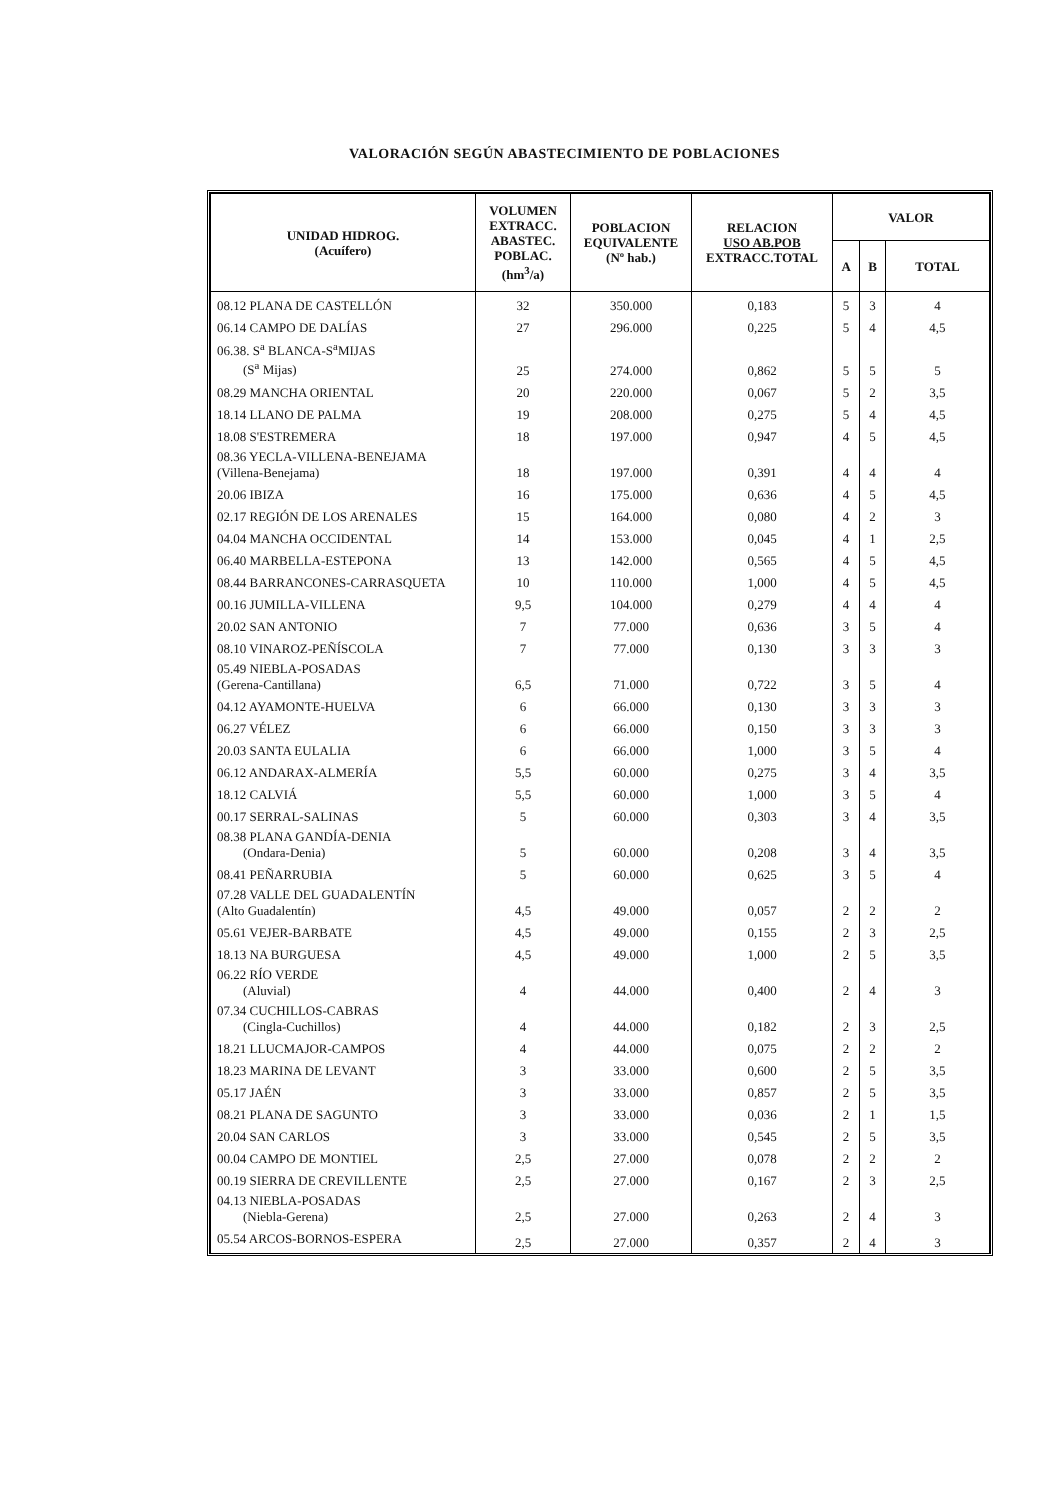VALORACIÓN SEGÚN ABASTECIMIENTO DE POBLACIONES
| UNIDAD HIDROG. (Acuífero) | VOLUMEN EXTRACC. ABASTEC. POBLAC. (hm<sup>3</sup>/a) | POBLACION EQUIVALENTE (Nº hab.) | RELACION USO AB.POB EXTRACC.TOTAL | VALOR | | |
| --- | --- | --- | --- | --- | --- | --- |
| | | | | A | B | TOTAL |
| 08.12 PLANA DE CASTELLÓN | 32 | 350.000 | 0,183 | 5 | 3 | 4 |
| 06.14 CAMPO DE DALÍAS | 27 | 296.000 | 0,225 | 5 | 4 | 4,5 |
| 06.38. S<sup>a</sup> BLANCA-S<sup>a</sup>MIJAS (S<sup>a</sup> Mijas) | 25 | 274.000 | 0,862 | 5 | 5 | 5 |
| 08.29 MANCHA ORIENTAL | 20 | 220.000 | 0,067 | 5 | 2 | 3,5 |
| 18.14 LLANO DE PALMA | 19 | 208.000 | 0,275 | 5 | 4 | 4,5 |
| 18.08 S'ESTREMERA | 18 | 197.000 | 0,947 | 4 | 5 | 4,5 |
| 08.36 YECLA-VILLENA-BENEJAMA (Villena-Benejama) | 18 | 197.000 | 0,391 | 4 | 4 | 4 |
| 20.06 IBIZA | 16 | 175.000 | 0,636 | 4 | 5 | 4,5 |
| 02.17 REGIÓN DE LOS ARENALES | 15 | 164.000 | 0,080 | 4 | 2 | 3 |
| 04.04 MANCHA OCCIDENTAL | 14 | 153.000 | 0,045 | 4 | 1 | 2,5 |
| 06.40 MARBELLA-ESTEPONA | 13 | 142.000 | 0,565 | 4 | 5 | 4,5 |
| 08.44 BARRANCONES-CARRASQUETA | 10 | 110.000 | 1,000 | 4 | 5 | 4,5 |
| 00.16 JUMILLA-VILLENA | 9,5 | 104.000 | 0,279 | 4 | 4 | 4 |
| 20.02 SAN ANTONIO | 7 | 77.000 | 0,636 | 3 | 5 | 4 |
| 08.10 VINAROZ-PEÑÍSCOLA | 7 | 77.000 | 0,130 | 3 | 3 | 3 |
| 05.49 NIEBLA-POSADAS (Gerena-Cantillana) | 6,5 | 71.000 | 0,722 | 3 | 5 | 4 |
| 04.12 AYAMONTE-HUELVA | 6 | 66.000 | 0,130 | 3 | 3 | 3 |
| 06.27 VÉLEZ | 6 | 66.000 | 0,150 | 3 | 3 | 3 |
| 20.03 SANTA EULALIA | 6 | 66.000 | 1,000 | 3 | 5 | 4 |
| 06.12 ANDARAX-ALMERÍA | 5,5 | 60.000 | 0,275 | 3 | 4 | 3,5 |
| 18.12 CALVIÁ | 5,5 | 60.000 | 1,000 | 3 | 5 | 4 |
| 00.17 SERRAL-SALINAS | 5 | 60.000 | 0,303 | 3 | 4 | 3,5 |
| 08.38 PLANA GANDÍA-DENIA (Ondara-Denia) | 5 | 60.000 | 0,208 | 3 | 4 | 3,5 |
| 08.41 PEÑARRUBIA | 5 | 60.000 | 0,625 | 3 | 5 | 4 |
| 07.28 VALLE DEL GUADALENTÍN (Alto Guadalentín) | 4,5 | 49.000 | 0,057 | 2 | 2 | 2 |
| 05.61 VEJER-BARBATE | 4,5 | 49.000 | 0,155 | 2 | 3 | 2,5 |
| 18.13 NA BURGUESA | 4,5 | 49.000 | 1,000 | 2 | 5 | 3,5 |
| 06.22 RÍO VERDE (Aluvial) | 4 | 44.000 | 0,400 | 2 | 4 | 3 |
| 07.34 CUCHILLOS-CABRAS (Cingla-Cuchillos) | 4 | 44.000 | 0,182 | 2 | 3 | 2,5 |
| 18.21 LLUCMAJOR-CAMPOS | 4 | 44.000 | 0,075 | 2 | 2 | 2 |
| 18.23 MARINA DE LEVANT | 3 | 33.000 | 0,600 | 2 | 5 | 3,5 |
| 05.17 JAÉN | 3 | 33.000 | 0,857 | 2 | 5 | 3,5 |
| 08.21 PLANA DE SAGUNTO | 3 | 33.000 | 0,036 | 2 | 1 | 1,5 |
| 20.04 SAN CARLOS | 3 | 33.000 | 0,545 | 2 | 5 | 3,5 |
| 00.04 CAMPO DE MONTIEL | 2,5 | 27.000 | 0,078 | 2 | 2 | 2 |
| 00.19 SIERRA DE CREVILLENTE | 2,5 | 27.000 | 0,167 | 2 | 3 | 2,5 |
| 04.13 NIEBLA-POSADAS (Niebla-Gerena) | 2,5 | 27.000 | 0,263 | 2 | 4 | 3 |
| 05.54 ARCOS-BORNOS-ESPERA | 2,5 | 27.000 | 0,357 | 2 | 4 | 3 |